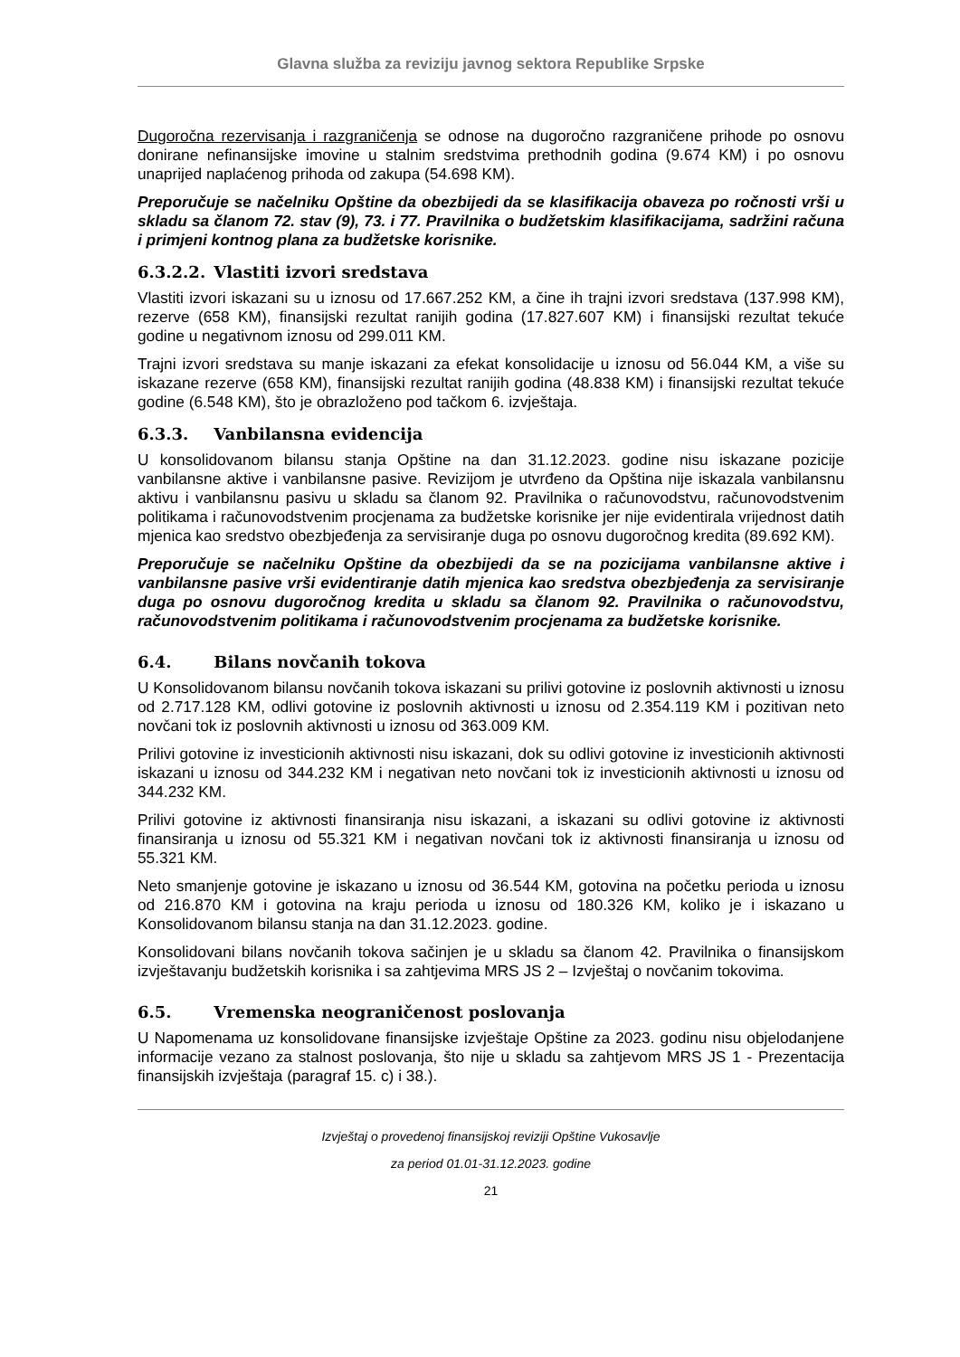Glavna služba za reviziju javnog sektora Republike Srpske
Dugoročna rezervisanja i razgraničenja se odnose na dugoročno razgraničene prihode po osnovu donirane nefinansijske imovine u stalnim sredstvima prethodnih godina (9.674 KM) i po osnovu unaprijed naplaćenog prihoda od zakupa (54.698 KM).
Preporučuje se načelniku Opštine da obezbijedi da se klasifikacija obaveza po ročnosti vrši u skladu sa članom 72. stav (9), 73. i 77. Pravilnika o budžetskim klasifikacijama, sadržini računa i primjeni kontnog plana za budžetske korisnike.
6.3.2.2. Vlastiti izvori sredstava
Vlastiti izvori iskazani su u iznosu od 17.667.252 KM, a čine ih trajni izvori sredstava (137.998 KM), rezerve (658 KM), finansijski rezultat ranijih godina (17.827.607 KM) i finansijski rezultat tekuće godine u negativnom iznosu od 299.011 KM.
Trajni izvori sredstava su manje iskazani za efekat konsolidacije u iznosu od 56.044 KM, a više su iskazane rezerve (658 KM), finansijski rezultat ranijih godina (48.838 KM) i finansijski rezultat tekuće godine (6.548 KM), što je obrazloženo pod tačkom 6. izvještaja.
6.3.3. Vanbilansna evidencija
U konsolidovanom bilansu stanja Opštine na dan 31.12.2023. godine nisu iskazane pozicije vanbilansne aktive i vanbilansne pasive. Revizijom je utvrđeno da Opština nije iskazala vanbilansnu aktivu i vanbilansnu pasivu u skladu sa članom 92. Pravilnika o računovodstvu, računovodstvenim politikama i računovodstvenim procjenama za budžetske korisnike jer nije evidentirala vrijednost datih mjenica kao sredstvo obezbjeđenja za servisiranje duga po osnovu dugoročnog kredita (89.692 KM).
Preporučuje se načelniku Opštine da obezbijedi da se na pozicijama vanbilansne aktive i vanbilansne pasive vrši evidentiranje datih mjenica kao sredstva obezbjeđenja za servisiranje duga po osnovu dugoročnog kredita u skladu sa članom 92. Pravilnika o računovodstvu, računovodstvenim politikama i računovodstvenim procjenama za budžetske korisnike.
6.4. Bilans novčanih tokova
U Konsolidovanom bilansu novčanih tokova iskazani su prilivi gotovine iz poslovnih aktivnosti u iznosu od 2.717.128 KM, odlivi gotovine iz poslovnih aktivnosti u iznosu od 2.354.119 KM i pozitivan neto novčani tok iz poslovnih aktivnosti u iznosu od 363.009 KM.
Prilivi gotovine iz investicionih aktivnosti nisu iskazani, dok su odlivi gotovine iz investicionih aktivnosti iskazani u iznosu od 344.232 KM i negativan neto novčani tok iz investicionih aktivnosti u iznosu od 344.232 KM.
Prilivi gotovine iz aktivnosti finansiranja nisu iskazani, a iskazani su odlivi gotovine iz aktivnosti finansiranja u iznosu od 55.321 KM i negativan novčani tok iz aktivnosti finansiranja u iznosu od 55.321 KM.
Neto smanjenje gotovine je iskazano u iznosu od 36.544 KM, gotovina na početku perioda u iznosu od 216.870 KM i gotovina na kraju perioda u iznosu od 180.326 KM, koliko je i iskazano u Konsolidovanom bilansu stanja na dan 31.12.2023. godine.
Konsolidovani bilans novčanih tokova sačinjen je u skladu sa članom 42. Pravilnika o finansijskom izvještavanju budžetskih korisnika i sa zahtjevima MRS JS 2 – Izvještaj o novčanim tokovima.
6.5. Vremenska neograničenost poslovanja
U Napomenama uz konsolidovane finansijske izvještaje Opštine za 2023. godinu nisu objelodanjene informacije vezano za stalnost poslovanja, što nije u skladu sa zahtjevom MRS JS 1 - Prezentacija finansijskih izvještaja (paragraf 15. c) i 38.).
Izvještaj o provedenoj finansijskoj reviziji Opštine Vukosavlje
za period 01.01-31.12.2023. godine
21